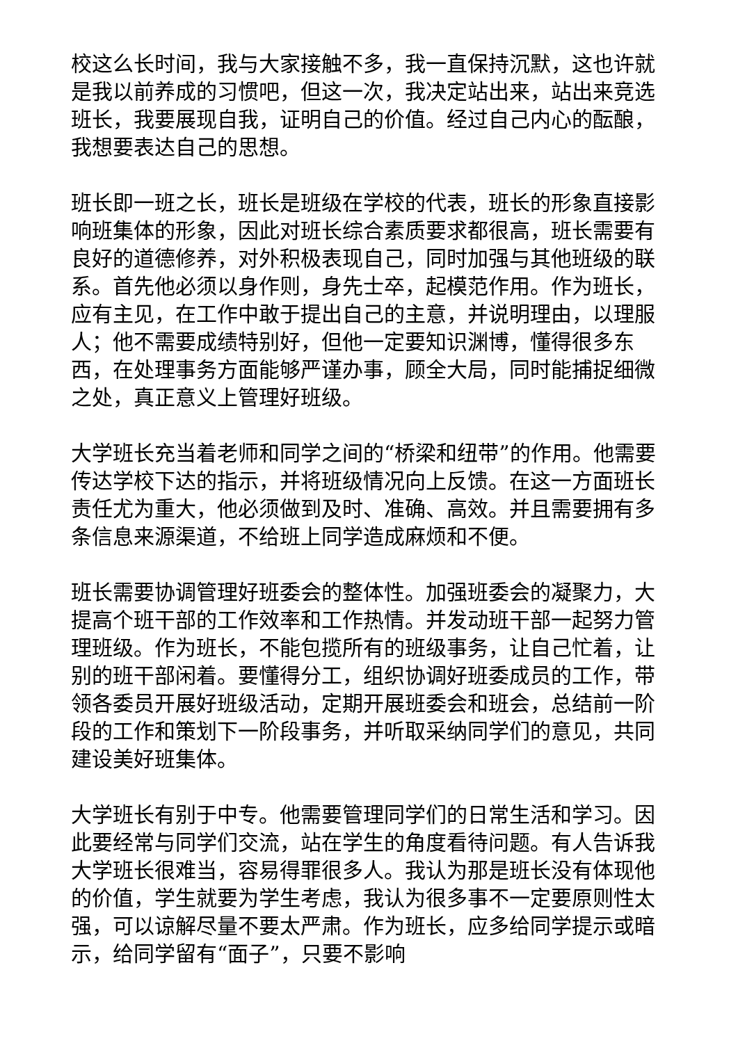校这么长时间，我与大家接触不多，我一直保持沉默，这也许就是我以前养成的习惯吧，但这一次，我决定站出来，站出来竞选班长，我要展现自我，证明自己的价值。经过自己内心的酝酿，我想要表达自己的思想。
班长即一班之长，班长是班级在学校的代表，班长的形象直接影响班集体的形象，因此对班长综合素质要求都很高，班长需要有良好的道德修养，对外积极表现自己，同时加强与其他班级的联系。首先他必须以身作则，身先士卒，起模范作用。作为班长，应有主见，在工作中敢于提出自己的主意，并说明理由，以理服人；他不需要成绩特别好，但他一定要知识渊博，懂得很多东西，在处理事务方面能够严谨办事，顾全大局，同时能捕捉细微之处，真正意义上管理好班级。
大学班长充当着老师和同学之间的“桥梁和纽带”的作用。他需要传达学校下达的指示，并将班级情况向上反馈。在这一方面班长责任尤为重大，他必须做到及时、准确、高效。并且需要拥有多条信息来源渠道，不给班上同学造成麻烦和不便。
班长需要协调管理好班委会的整体性。加强班委会的凝聚力，大提高个班干部的工作效率和工作热情。并发动班干部一起努力管理班级。作为班长，不能包揽所有的班级事务，让自己忙着，让别的班干部闲着。要懂得分工，组织协调好班委成员的工作，带领各委员开展好班级活动，定期开展班委会和班会，总结前一阶段的工作和策划下一阶段事务，并听取采纳同学们的意见，共同建设美好班集体。
大学班长有别于中专。他需要管理同学们的日常生活和学习。因此要经常与同学们交流，站在学生的角度看待问题。有人告诉我大学班长很难当，容易得罪很多人。我认为那是班长没有体现他的价值，学生就要为学生考虑，我认为很多事不一定要原则性太强，可以谅解尽量不要太严肃。作为班长，应多给同学提示或暗示，给同学留有“面子”，只要不影响